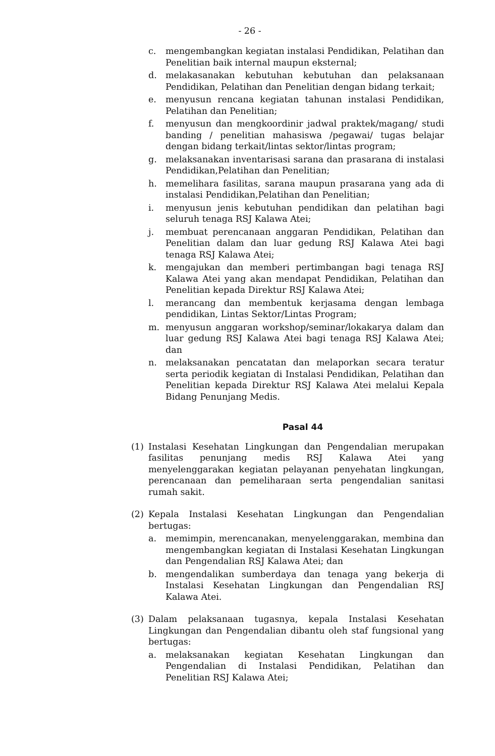- 26 -
c. mengembangkan kegiatan instalasi Pendidikan, Pelatihan dan Penelitian baik internal maupun eksternal;
d. melakasanakan kebutuhan kebutuhan dan pelaksanaan Pendidikan, Pelatihan dan Penelitian dengan bidang terkait;
e. menyusun rencana kegiatan tahunan instalasi Pendidikan, Pelatihan dan Penelitian;
f. menyusun dan mengkoordinir jadwal praktek/magang/ studi banding / penelitian mahasiswa /pegawai/ tugas belajar dengan bidang terkait/lintas sektor/lintas program;
g. melaksanakan inventarisasi sarana dan prasarana di instalasi Pendidikan,Pelatihan dan Penelitian;
h. memelihara fasilitas, sarana maupun prasarana yang ada di instalasi Pendidikan,Pelatihan dan Penelitian;
i. menyusun jenis kebutuhan pendidikan dan pelatihan bagi seluruh tenaga RSJ Kalawa Atei;
j. membuat perencanaan anggaran Pendidikan, Pelatihan dan Penelitian dalam dan luar gedung RSJ Kalawa Atei bagi tenaga RSJ Kalawa Atei;
k. mengajukan dan memberi pertimbangan bagi tenaga RSJ Kalawa Atei yang akan mendapat Pendidikan, Pelatihan dan Penelitian kepada Direktur RSJ Kalawa Atei;
l. merancang dan membentuk kerjasama dengan lembaga pendidikan, Lintas Sektor/Lintas Program;
m. menyusun anggaran workshop/seminar/lokakarya dalam dan luar gedung RSJ Kalawa Atei bagi tenaga RSJ Kalawa Atei; dan
n. melaksanakan pencatatan dan melaporkan secara teratur serta periodik kegiatan di Instalasi Pendidikan, Pelatihan dan Penelitian kepada Direktur RSJ Kalawa Atei melalui Kepala Bidang Penunjang Medis.
Pasal 44
(1) Instalasi Kesehatan Lingkungan dan Pengendalian merupakan fasilitas penunjang medis RSJ Kalawa Atei yang menyelenggarakan kegiatan pelayanan penyehatan lingkungan, perencanaan dan pemeliharaan serta pengendalian sanitasi rumah sakit.
(2) Kepala Instalasi Kesehatan Lingkungan dan Pengendalian bertugas:
a. memimpin, merencanakan, menyelenggarakan, membina dan mengembangkan kegiatan di Instalasi Kesehatan Lingkungan dan Pengendalian RSJ Kalawa Atei; dan
b. mengendalikan sumberdaya dan tenaga yang bekerja di Instalasi Kesehatan Lingkungan dan Pengendalian RSJ Kalawa Atei.
(3) Dalam pelaksanaan tugasnya, kepala Instalasi Kesehatan Lingkungan dan Pengendalian dibantu oleh staf fungsional yang bertugas:
a. melaksanakan kegiatan Kesehatan Lingkungan dan Pengendalian di Instalasi Pendidikan, Pelatihan dan Penelitian RSJ Kalawa Atei;